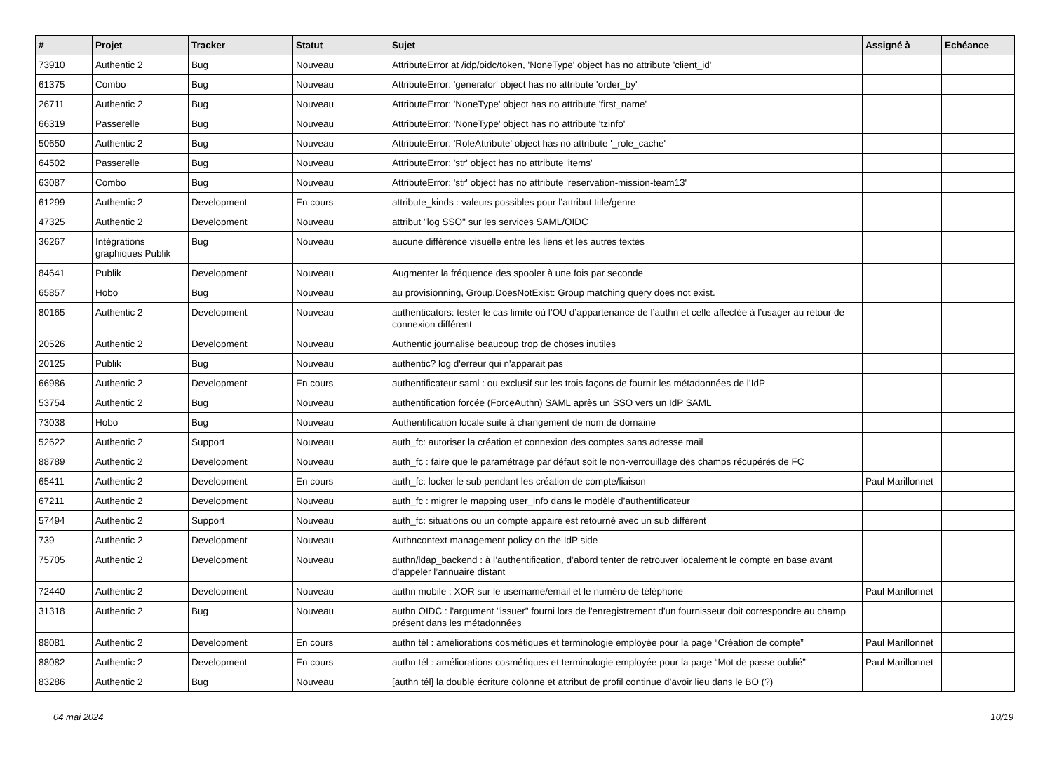| # | Projet | Tracker | Statut | Sujet | Assigné à | Echéance |
| --- | --- | --- | --- | --- | --- | --- |
| 73910 | Authentic 2 | Bug | Nouveau | AttributeError at /idp/oidc/token, 'NoneType' object has no attribute 'client_id' | | |
| 61375 | Combo | Bug | Nouveau | AttributeError: 'generator' object has no attribute 'order_by' | | |
| 26711 | Authentic 2 | Bug | Nouveau | AttributeError: 'NoneType' object has no attribute 'first_name' | | |
| 66319 | Passerelle | Bug | Nouveau | AttributeError: 'NoneType' object has no attribute 'tzinfo' | | |
| 50650 | Authentic 2 | Bug | Nouveau | AttributeError: 'RoleAttribute' object has no attribute '_role_cache' | | |
| 64502 | Passerelle | Bug | Nouveau | AttributeError: 'str' object has no attribute 'items' | | |
| 63087 | Combo | Bug | Nouveau | AttributeError: 'str' object has no attribute 'reservation-mission-team13' | | |
| 61299 | Authentic 2 | Development | En cours | attribute_kinds : valeurs possibles pour l’attribut title/genre | | |
| 47325 | Authentic 2 | Development | Nouveau | attribut "log SSO" sur les services SAML/OIDC | | |
| 36267 | Intégrations graphiques Publik | Bug | Nouveau | aucune différence visuelle entre les liens et les autres textes | | |
| 84641 | Publik | Development | Nouveau | Augmenter la fréquence des spooler à une fois par seconde | | |
| 65857 | Hobo | Bug | Nouveau | au provisionning, Group.DoesNotExist: Group matching query does not exist. | | |
| 80165 | Authentic 2 | Development | Nouveau | authenticators: tester le cas limite où l’OU d’appartenance de l’authn et celle affectée à l’usager au retour de connexion différent | | |
| 20526 | Authentic 2 | Development | Nouveau | Authentic journalise beaucoup trop de choses inutiles | | |
| 20125 | Publik | Bug | Nouveau | authentic? log d'erreur qui n'apparait pas | | |
| 66986 | Authentic 2 | Development | En cours | authentificateur saml : ou exclusif sur les trois façons de fournir les métadonnées de l’IdP | | |
| 53754 | Authentic 2 | Bug | Nouveau | authentification forcée (ForceAuthn) SAML après un SSO vers un IdP SAML | | |
| 73038 | Hobo | Bug | Nouveau | Authentification locale suite à changement de nom de domaine | | |
| 52622 | Authentic 2 | Support | Nouveau | auth_fc: autoriser la création et connexion des comptes sans adresse mail | | |
| 88789 | Authentic 2 | Development | Nouveau | auth_fc : faire que le paramétrage par défaut soit le non-verrouillage des champs récupérés de FC | | |
| 65411 | Authentic 2 | Development | En cours | auth_fc: locker le sub pendant les création de compte/liaison | Paul Marillonnet | |
| 67211 | Authentic 2 | Development | Nouveau | auth_fc : migrer le mapping user_info dans le modèle d’authentificateur | | |
| 57494 | Authentic 2 | Support | Nouveau | auth_fc: situations ou un compte appairé est retourné avec un sub différent | | |
| 739 | Authentic 2 | Development | Nouveau | Authncontext management policy on the IdP side | | |
| 75705 | Authentic 2 | Development | Nouveau | authn/ldap_backend : à l’authentification, d’abord tenter de retrouver localement le compte en base avant d’appeler l’annuaire distant | | |
| 72440 | Authentic 2 | Development | Nouveau | authn mobile : XOR sur le username/email et le numéro de téléphone | Paul Marillonnet | |
| 31318 | Authentic 2 | Bug | Nouveau | authn OIDC : l'argument "issuer" fourni lors de l'enregistrement d'un fournisseur doit correspondre au champ présent dans les métadonnées | | |
| 88081 | Authentic 2 | Development | En cours | authn tél : améliorations cosmétiques et terminologie employée pour la page “Création de compte” | Paul Marillonnet | |
| 88082 | Authentic 2 | Development | En cours | authn tél : améliorations cosmétiques et terminologie employée pour la page “Mot de passe oublié” | Paul Marillonnet | |
| 83286 | Authentic 2 | Bug | Nouveau | [authn tél] la double écriture colonne et attribut de profil continue d’avoir lieu dans le BO (?) | | |
04 mai 2024 10/19